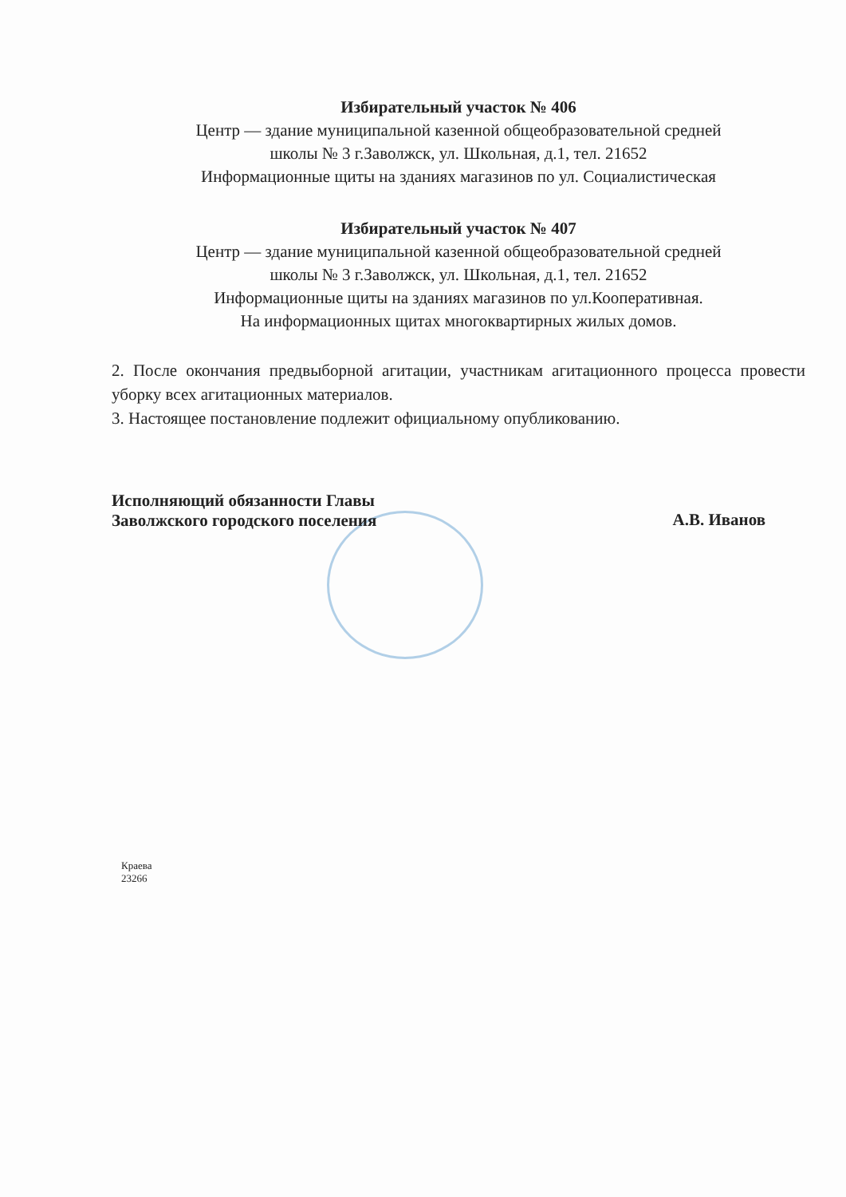Избирательный участок № 406
Центр — здание муниципальной казенной общеобразовательной средней
школы № 3 г.Заволжск, ул. Школьная, д.1, тел. 21652
Информационные щиты на зданиях магазинов по ул. Социалистическая
Избирательный участок № 407
Центр — здание муниципальной казенной общеобразовательной средней
школы № 3 г.Заволжск, ул. Школьная, д.1, тел. 21652
Информационные щиты на зданиях магазинов по ул.Кооперативная.
На информационных щитах многоквартирных жилых домов.
2. После окончания предвыборной агитации, участникам агитационного процесса провести уборку всех агитационных материалов.
3. Настоящее постановление подлежит официальному опубликованию.
Исполняющий обязанности Главы
Заволжского городского поселения
А.В. Иванов
Краева
23266